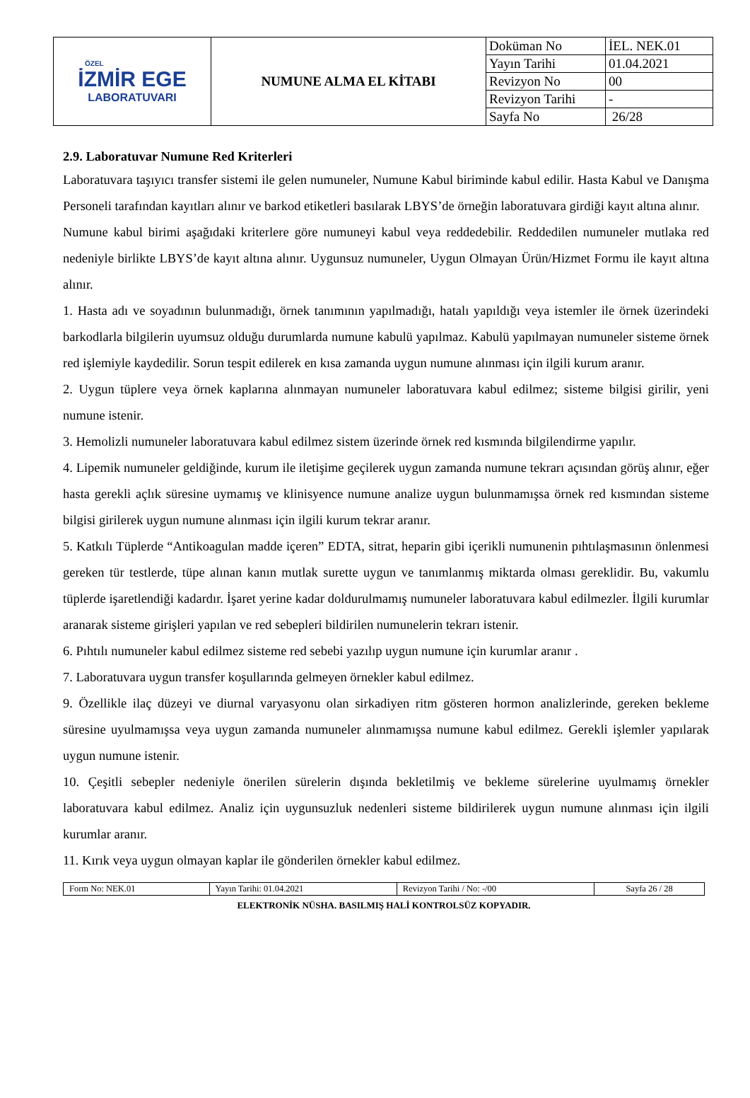| ÖZEL İZMİR EGE LABORATUVARI | NUMUNE ALMA EL KİTABI | Doküman No | İEL. NEK.01 |
| | | Yayın Tarihi | 01.04.2021 |
| | | Revizyon No | 00 |
| | | Revizyon Tarihi | - |
| | | Sayfa No | 26/28 |
2.9. Laboratuvar Numune Red Kriterleri
Laboratuvara taşıyıcı transfer sistemi ile gelen numuneler, Numune Kabul biriminde kabul edilir. Hasta Kabul ve Danışma Personeli tarafından kayıtları alınır ve barkod etiketleri basılarak LBYS’de örneğin laboratuvara girdiği kayıt altına alınır.
Numune kabul birimi aşağıdaki kriterlere göre numuneyi kabul veya reddedebilir. Reddedilen numuneler mutlaka red nedeniyle birlikte LBYS’de kayıt altına alınır. Uygunsuz numuneler, Uygun Olmayan Ürün/Hizmet Formu ile kayıt altına alınır.
1. Hasta adı ve soyadının bulunmadığı, örnek tanımının yapılmadığı, hatalı yapıldığı veya istemler ile örnek üzerindeki barkodlarla bilgilerin uyumsuz olduğu durumlarda numune kabulü yapılmaz. Kabulü yapılmayan numuneler sisteme örnek red işlemiyle kaydedilir. Sorun tespit edilerek en kısa zamanda uygun numune alınması için ilgili kurum aranır.
2. Uygun tüplere veya örnek kaplarına alınmayan numuneler laboratuvara kabul edilmez; sisteme bilgisi girilir, yeni numune istenir.
3. Hemolizli numuneler laboratuvara kabul edilmez sistem üzerinde örnek red kısmında bilgilendirme yapılır.
4. Lipemik numuneler geldiğinde, kurum ile iletişime geçilerek uygun zamanda numune tekrarı açısından görüş alınır, eğer hasta gerekli açlık süresine uymamış ve klinisyence numune analize uygun bulunmamışsa örnek red kısmından sisteme bilgisi girilerek uygun numune alınması için ilgili kurum tekrar aranır.
5. Katkılı Tüplerde “Antikoagulan madde içeren” EDTA, sitrat, heparin gibi içerikli numunenin pıhtılaşmasının önlenmesi gereken tür testlerde, tüpe alınan kanın mutlak surette uygun ve tanımlanmış miktarda olması gereklidir. Bu, vakumlu tüplerde işaretlendiği kadardır. İşaret yerine kadar doldurulmamış numuneler laboratuvara kabul edilmezler. İlgili kurumlar aranarak sisteme girişleri yapılan ve red sebepleri bildirilen numunelerin tekrarı istenir.
6. Pıhtılı numuneler kabul edilmez sisteme red sebebi yazılıp uygun numune için kurumlar aranır .
7. Laboratuvara uygun transfer koşullarında gelmeyen örnekler kabul edilmez.
9. Özellikle ilaç düzeyi ve diurnal varyasyonu olan sirkadiyen ritm gösteren hormon analizlerinde, gereken bekleme süresine uyulmamışsa veya uygun zamanda numuneler alınmamışsa numune kabul edilmez. Gerekli işlemler yapılarak uygun numune istenir.
10. Çeşitli sebepler nedeniyle önerilen sürelerin dışında bekletilmiş ve bekleme sürelerine uyulmamış örnekler laboratuvara kabul edilmez. Analiz için uygunsuzluk nedenleri sisteme bildirilerek uygun numune alınması için ilgili kurumlar aranır.
11. Kırık veya uygun olmayan kaplar ile gönderilen örnekler kabul edilmez.
| Form No: NEK.01 | Yayın Tarihi: 01.04.2021 | Revizyon Tarihi / No: -/00 | Sayfa 26 / 28 |
ELEKTRONİK NÜSHA. BASILMIŞ HALİ KONTROLSÜZ KOPYADIR.